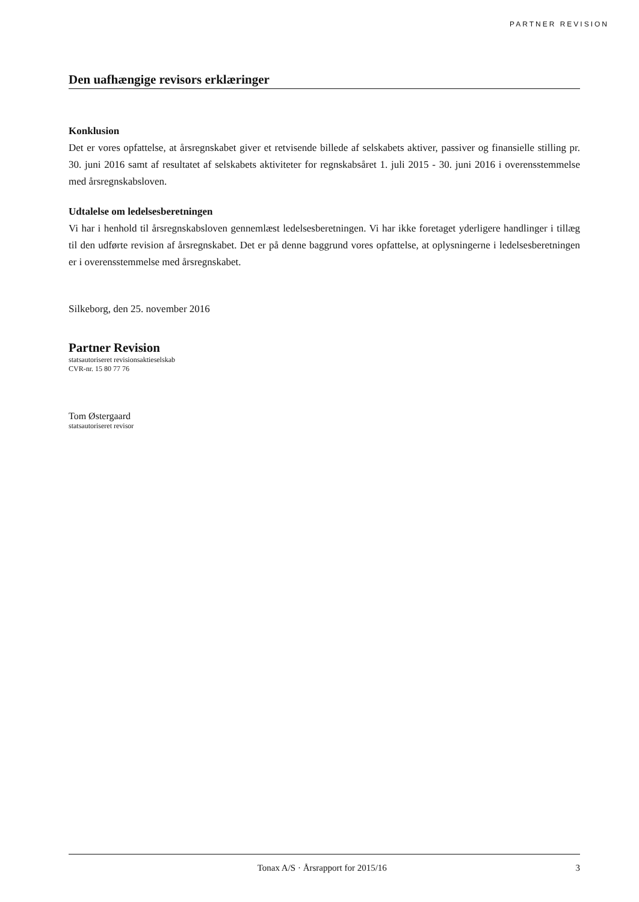PARTNER REVISION
Den uafhængige revisors erklæringer
Konklusion
Det er vores opfattelse, at årsregnskabet giver et retvisende billede af selskabets aktiver, passiver og finansielle stilling pr. 30. juni 2016 samt af resultatet af selskabets aktiviteter for regnskabsåret 1. juli 2015 - 30. juni 2016 i overensstemmelse med årsregnskabsloven.
Udtalelse om ledelsesberetningen
Vi har i henhold til årsregnskabsloven gennemlæst ledelsesberetningen. Vi har ikke foretaget yderligere handlinger i tillæg til den udførte revision af årsregnskabet. Det er på denne baggrund vores opfattelse, at oplysningerne i ledelsesberetningen er i overensstemmelse med årsregnskabet.
Silkeborg, den 25. november 2016
Partner Revision
statsautoriseret revisionsaktieselskab
CVR-nr. 15 80 77 76
Tom Østergaard
statsautoriseret revisor
Tonax A/S · Årsrapport for 2015/16 3